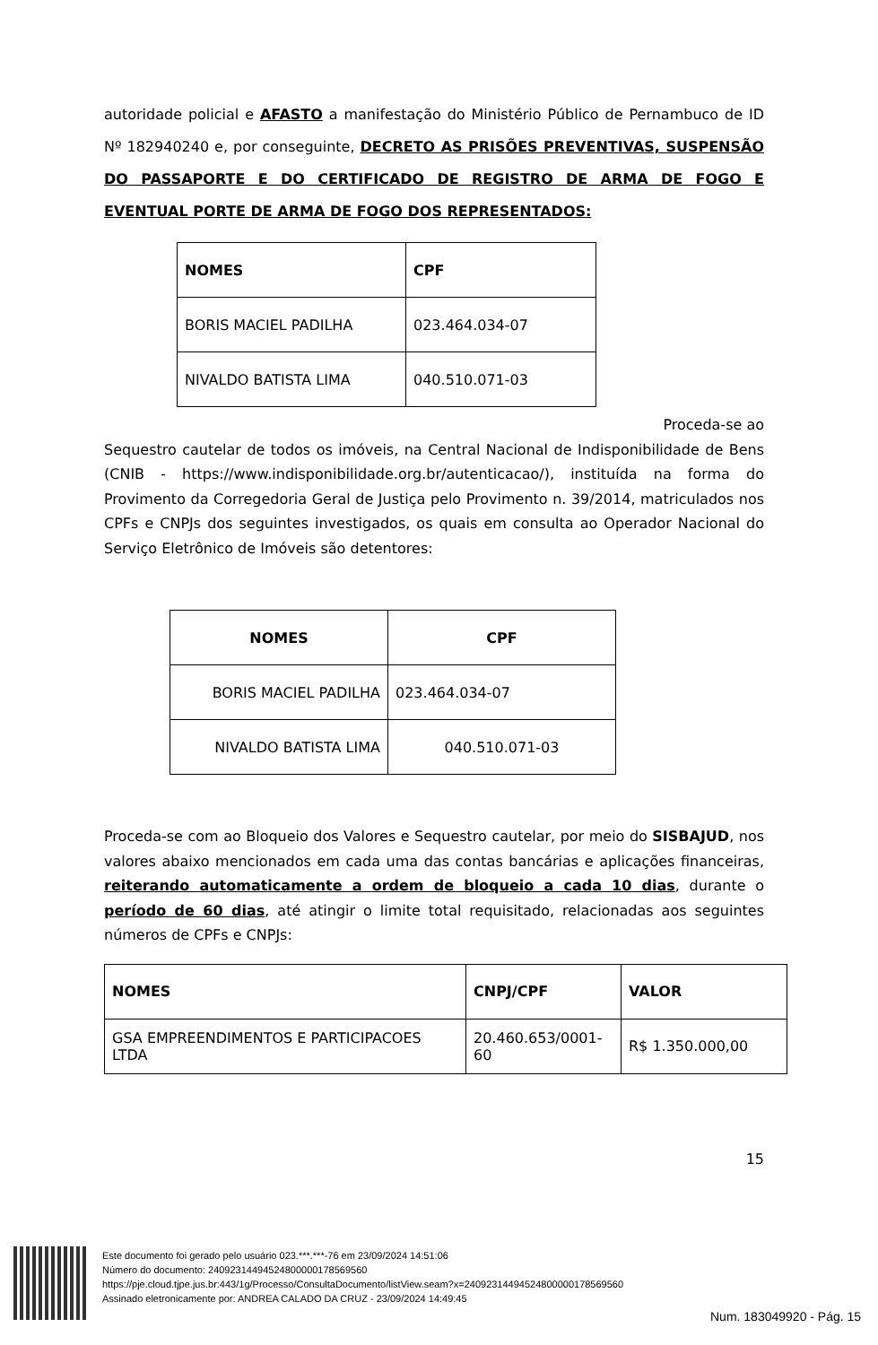autoridade policial e AFASTO a manifestação do Ministério Público de Pernambuco de ID Nº 182940240 e, por conseguinte, DECRETO AS PRISÕES PREVENTIVAS, SUSPENSÃO DO PASSAPORTE E DO CERTIFICADO DE REGISTRO DE ARMA DE FOGO E EVENTUAL PORTE DE ARMA DE FOGO DOS REPRESENTADOS:
| NOMES | CPF |
| --- | --- |
| BORIS MACIEL PADILHA | 023.464.034-07 |
| NIVALDO BATISTA LIMA | 040.510.071-03 |
Proceda-se ao
Sequestro cautelar de todos os imóveis, na Central Nacional de Indisponibilidade de Bens (CNIB - https://www.indisponibilidade.org.br/autenticacao/), instituída na forma do Provimento da Corregedoria Geral de Justiça pelo Provimento n. 39/2014, matriculados nos CPFs e CNPJs dos seguintes investigados, os quais em consulta ao Operador Nacional do Serviço Eletrônico de Imóveis são detentores:
| NOMES | CPF |
| --- | --- |
| BORIS MACIEL PADILHA | 023.464.034-07 |
| NIVALDO BATISTA LIMA | 040.510.071-03 |
Proceda-se com ao Bloqueio dos Valores e Sequestro cautelar, por meio do SISBAJUD, nos valores abaixo mencionados em cada uma das contas bancárias e aplicações financeiras, reiterando automaticamente a ordem de bloqueio a cada 10 dias, durante o período de 60 dias, até atingir o limite total requisitado, relacionadas aos seguintes números de CPFs e CNPJs:
| NOMES | CNPJ/CPF | VALOR |
| --- | --- | --- |
| GSA EMPREENDIMENTOS E PARTICIPACOES LTDA | 20.460.653/0001-60 | R$ 1.350.000,00 |
15
Este documento foi gerado pelo usuário 023.***.***-76 em 23/09/2024 14:51:06
Número do documento: 24092314494524800000178569560
https://pje.cloud.tjpe.jus.br:443/1g/Processo/ConsultaDocumento/listView.seam?x=24092314494524800000178569560
Assinado eletronicamente por: ANDREA CALADO DA CRUZ - 23/09/2024 14:49:45
Num. 183049920 - Pág. 15